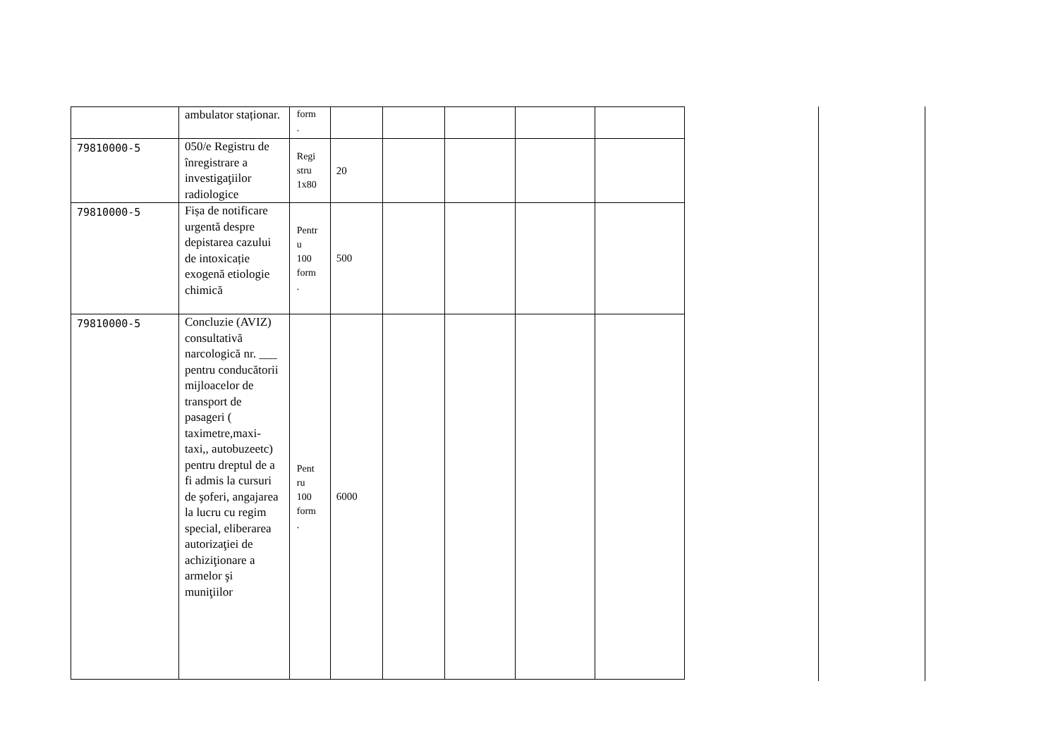| | ambulator staționar. | form . | | | | | |
| 79810000-5 | 050/e Registru de înregistrare a investigaţiilor radiologice | Regi stru 1x80 | 20 | | | | |
| 79810000-5 | Fișa de notificare urgentă despre depistarea cazului de intoxicație exogenă etiologie chimică | Pentr u 100 form . | 500 | | | | |
| 79810000-5 | Concluzie (AVIZ) consultativă narcologică nr. ___ pentru conducătorii mijloacelor de transport de pasageri ( taximetre,maxi-taxi,, autobuzeetc) pentru dreptul de a fi admis la cursuri de şoferi, angajarea la lucru cu regim special, eliberarea autorizaţiei de achiziţionare a armelor şi muniţiilor | Pent ru 100 form . | 6000 | | | | |